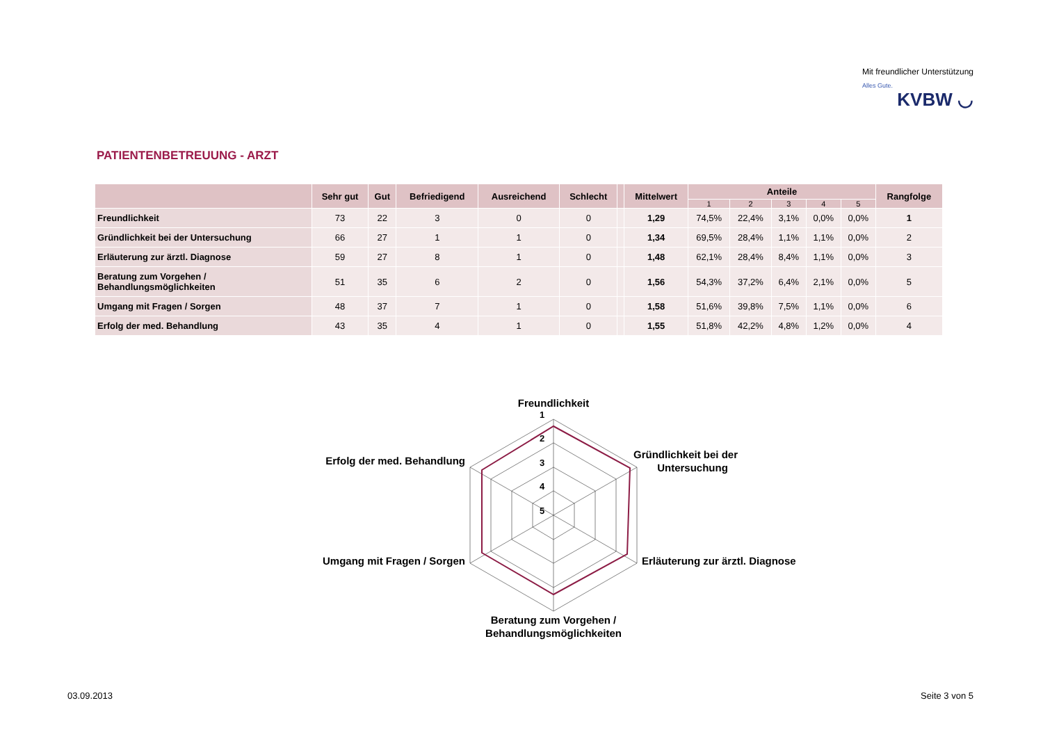Mit freundlicher Unterstützung
Alles Gute.
KVBW ◡
PATIENTENBETREUUNG - ARZT
| | Sehr gut | Gut | Befriedigend | Ausreichend | Schlecht | | Mittelwert | Anteile | | | | | Rangfolge |
| --- | --- | --- | --- | --- | --- | --- | --- | --- | --- | --- | --- | --- | --- |
| | | | | | | | | 1 | 2 | 3 | 4 | 5 | |
| Freundlichkeit | 73 | 22 | 3 | 0 | 0 | | 1,29 | 74,5% | 22,4% | 3,1% | 0,0% | 0,0% | 1 |
| Gründlichkeit bei der Untersuchung | 66 | 27 | 1 | 1 | 0 | | 1,34 | 69,5% | 28,4% | 1,1% | 1,1% | 0,0% | 2 |
| Erläuterung zur ärztl. Diagnose | 59 | 27 | 8 | 1 | 0 | | 1,48 | 62,1% | 28,4% | 8,4% | 1,1% | 0,0% | 3 |
| Beratung zum Vorgehen / Behandlungsmöglichkeiten | 51 | 35 | 6 | 2 | 0 | | 1,56 | 54,3% | 37,2% | 6,4% | 2,1% | 0,0% | 5 |
| Umgang mit Fragen / Sorgen | 48 | 37 | 7 | 1 | 0 | | 1,58 | 51,6% | 39,8% | 7,5% | 1,1% | 0,0% | 6 |
| Erfolg der med. Behandlung | 43 | 35 | 4 | 1 | 0 | | 1,55 | 51,8% | 42,2% | 4,8% | 1,2% | 0,0% | 4 |
Freundlichkeit
1
2
3
4
5
Gründlichkeit bei der
Untersuchung
Erläuterung zur ärztl. Diagnose
Beratung zum Vorgehen /
Behandlungsmöglichkeiten
Umgang mit Fragen / Sorgen
Erfolg der med. Behandlung
03.09.2013 Seite 3 von 5